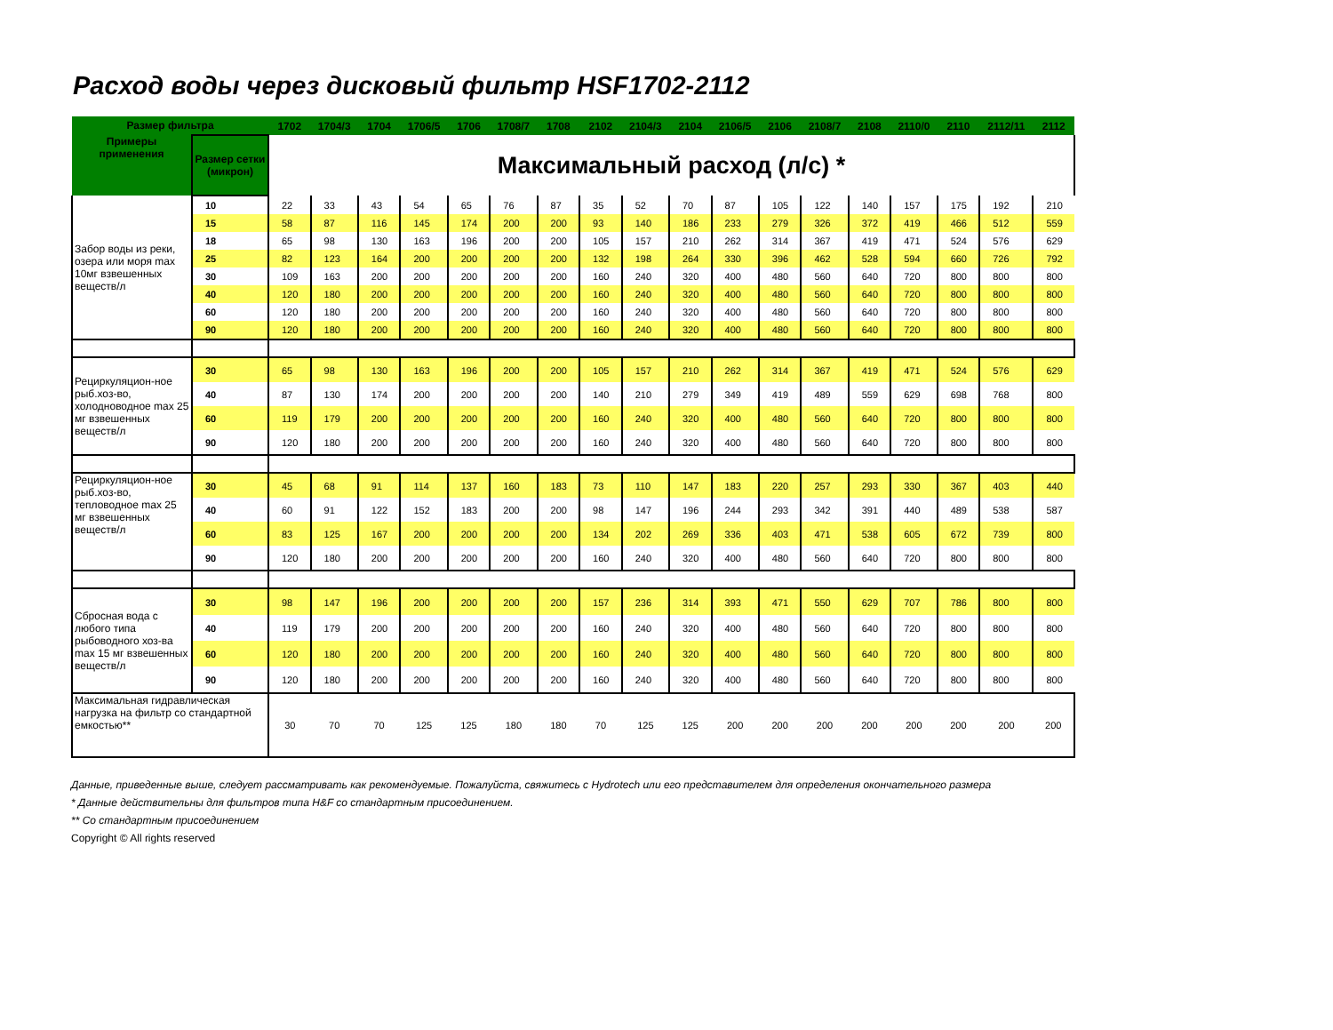Расход воды через дисковый фильтр HSF1702-2112
| Размер фильтра | | 1702 | 1704/3 | 1704 | 1706/5 | 1706 | 1708/7 | 1708 | 2102 | 2104/3 | 2104 | 2106/5 | 2106 | 2108/7 | 2108 | 2110/0 | 2110 | 2112/11 | 2112 |
| --- | --- | --- | --- | --- | --- | --- | --- | --- | --- | --- | --- | --- | --- | --- | --- | --- | --- | --- | --- |
| Примеры применения | Размер сетки (микрон) | Максимальный расход (л/с) * | | | | | | | | | | | | | | | | | |
| Забор воды из реки, озера или моря max 10мг взвешенных веществ/л | 10 | 22 | 33 | 43 | 54 | 65 | 76 | 87 | 35 | 52 | 70 | 87 | 105 | 122 | 140 | 157 | 175 | 192 | 210 |
| | 15 | 58 | 87 | 116 | 145 | 174 | 200 | 200 | 93 | 140 | 186 | 233 | 279 | 326 | 372 | 419 | 466 | 512 | 559 |
| | 18 | 65 | 98 | 130 | 163 | 196 | 200 | 200 | 105 | 157 | 210 | 262 | 314 | 367 | 419 | 471 | 524 | 576 | 629 |
| | 25 | 82 | 123 | 164 | 200 | 200 | 200 | 200 | 132 | 198 | 264 | 330 | 396 | 462 | 528 | 594 | 660 | 726 | 792 |
| | 30 | 109 | 163 | 200 | 200 | 200 | 200 | 200 | 160 | 240 | 320 | 400 | 480 | 560 | 640 | 720 | 800 | 800 | 800 |
| | 40 | 120 | 180 | 200 | 200 | 200 | 200 | 200 | 160 | 240 | 320 | 400 | 480 | 560 | 640 | 720 | 800 | 800 | 800 |
| | 60 | 120 | 180 | 200 | 200 | 200 | 200 | 200 | 160 | 240 | 320 | 400 | 480 | 560 | 640 | 720 | 800 | 800 | 800 |
| | 90 | 120 | 180 | 200 | 200 | 200 | 200 | 200 | 160 | 240 | 320 | 400 | 480 | 560 | 640 | 720 | 800 | 800 | 800 |
| Рециркуляцион-ное рыб.хоз-во, холодноводное max 25 мг взвешенных веществ/л | 30 | 65 | 98 | 130 | 163 | 196 | 200 | 200 | 105 | 157 | 210 | 262 | 314 | 367 | 419 | 471 | 524 | 576 | 629 |
| | 40 | 87 | 130 | 174 | 200 | 200 | 200 | 200 | 140 | 210 | 279 | 349 | 419 | 489 | 559 | 629 | 698 | 768 | 800 |
| | 60 | 119 | 179 | 200 | 200 | 200 | 200 | 200 | 160 | 240 | 320 | 400 | 480 | 560 | 640 | 720 | 800 | 800 | 800 |
| | 90 | 120 | 180 | 200 | 200 | 200 | 200 | 200 | 160 | 240 | 320 | 400 | 480 | 560 | 640 | 720 | 800 | 800 | 800 |
| Рециркуляцион-ное рыб.хоз-во, тепловодное max 25 мг взвешенных веществ/л | 30 | 45 | 68 | 91 | 114 | 137 | 160 | 183 | 73 | 110 | 147 | 183 | 220 | 257 | 293 | 330 | 367 | 403 | 440 |
| | 40 | 60 | 91 | 122 | 152 | 183 | 200 | 200 | 98 | 147 | 196 | 244 | 293 | 342 | 391 | 440 | 489 | 538 | 587 |
| | 60 | 83 | 125 | 167 | 200 | 200 | 200 | 200 | 134 | 202 | 269 | 336 | 403 | 471 | 538 | 605 | 672 | 739 | 800 |
| | 90 | 120 | 180 | 200 | 200 | 200 | 200 | 200 | 160 | 240 | 320 | 400 | 480 | 560 | 640 | 720 | 800 | 800 | 800 |
| Сбросная вода с любого типа рыбоводного хоз-ва max 15 мг взвешенных веществ/л | 30 | 98 | 147 | 196 | 200 | 200 | 200 | 200 | 157 | 236 | 314 | 393 | 471 | 550 | 629 | 707 | 786 | 800 | 800 |
| | 40 | 119 | 179 | 200 | 200 | 200 | 200 | 200 | 160 | 240 | 320 | 400 | 480 | 560 | 640 | 720 | 800 | 800 | 800 |
| | 60 | 120 | 180 | 200 | 200 | 200 | 200 | 200 | 160 | 240 | 320 | 400 | 480 | 560 | 640 | 720 | 800 | 800 | 800 |
| | 90 | 120 | 180 | 200 | 200 | 200 | 200 | 200 | 160 | 240 | 320 | 400 | 480 | 560 | 640 | 720 | 800 | 800 | 800 |
| Максимальная гидравлическая нагрузка на фильтр со стандартной емкостью** | | 30 | 70 | 70 | 125 | 125 | 180 | 180 | 70 | 125 | 125 | 200 | 200 | 200 | 200 | 200 | 200 | 200 | 200 |
Данные, приведенные выше, следует рассматривать как рекомендуемые. Пожалуйста, свяжитесь с Hydrotech или его представителем для определения окончательного размера
* Данные действительны для фильтров типа H&F со стандартным присоединением.
** Со стандартным присоединением
Copyright © All rights reserved